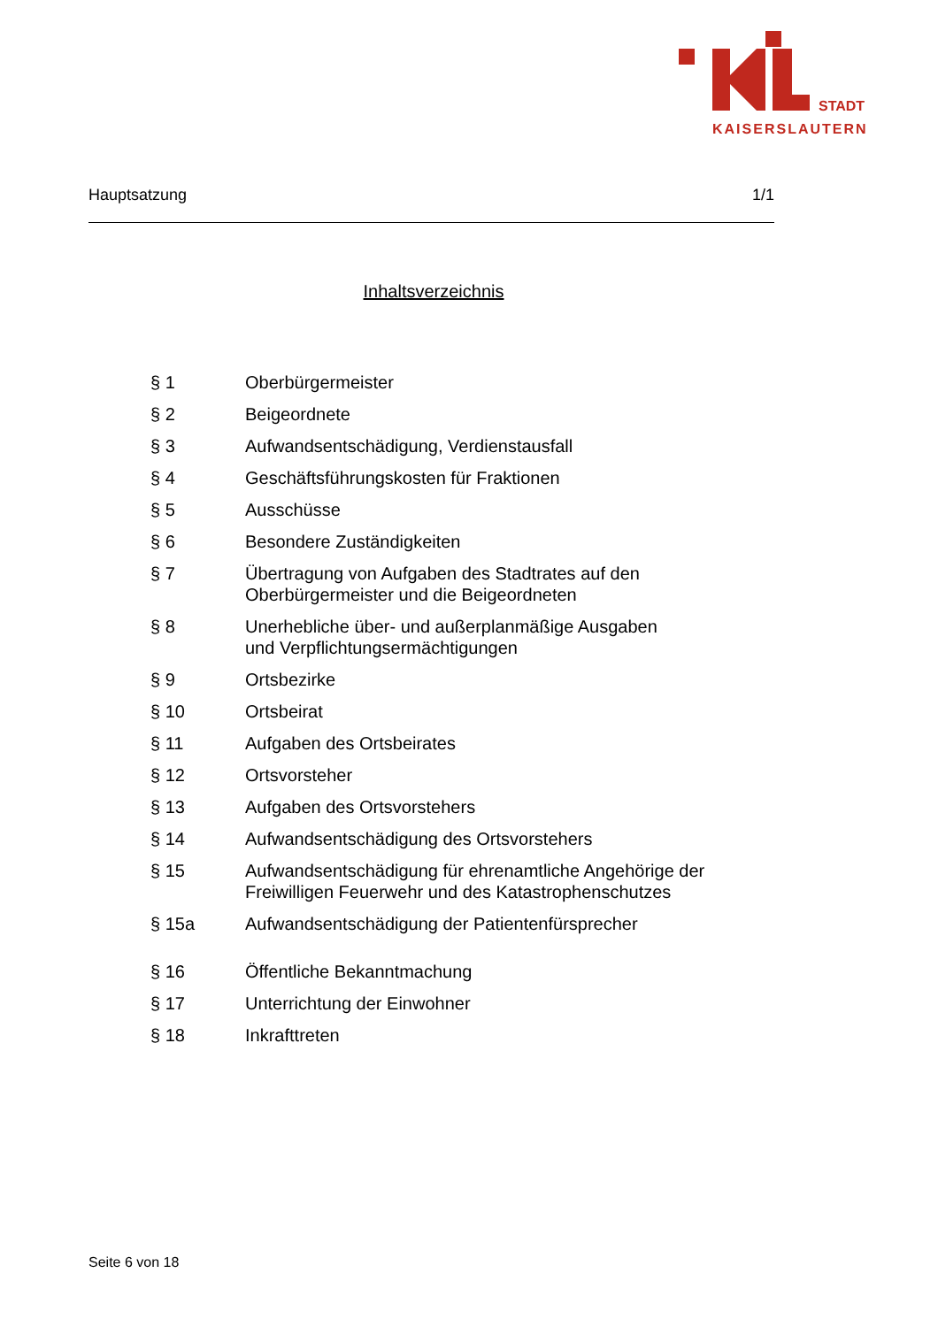STADT
KAISERSLAUTERN
Hauptsatzung 1/1
Inhaltsverzeichnis
| § 1 | Oberbürgermeister |
| § 2 | Beigeordnete |
| § 3 | Aufwandsentschädigung, Verdienstausfall |
| § 4 | Geschäftsführungskosten für Fraktionen |
| § 5 | Ausschüsse |
| § 6 | Besondere Zuständigkeiten |
| § 7 | Übertragung von Aufgaben des Stadtrates auf den Oberbürgermeister und die Beigeordneten |
| § 8 | Unerhebliche über- und außerplanmäßige Ausgaben und Verpflichtungsermächtigungen |
| § 9 | Ortsbezirke |
| § 10 | Ortsbeirat |
| § 11 | Aufgaben des Ortsbeirates |
| § 12 | Ortsvorsteher |
| § 13 | Aufgaben des Ortsvorstehers |
| § 14 | Aufwandsentschädigung des Ortsvorstehers |
| § 15 | Aufwandsentschädigung für ehrenamtliche Angehörige der Freiwilligen Feuerwehr und des Katastrophenschutzes |
| § 15a | Aufwandsentschädigung der Patientenfürsprecher |
| § 16 | Öffentliche Bekanntmachung |
| § 17 | Unterrichtung der Einwohner |
| § 18 | Inkrafttreten |
Seite 6 von 18